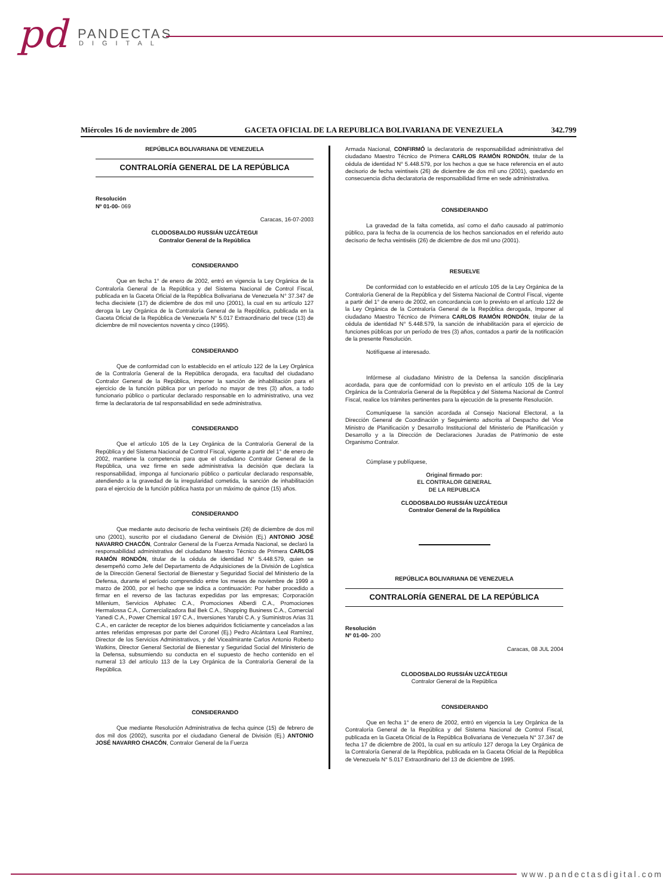pd PANDECTAS
DIGITAL
Miércoles 16 de noviembre de 2005 GACETA OFICIAL DE LA REPUBLICA BOLIVARIANA DE VENEZUELA 342.799
REPÚBLICA BOLIVARIANA DE VENEZUELA
CONTRALORÍA GENERAL DE LA REPÚBLICA
Resolución
Nº 01-00- 069
Caracas, 16-07-2003
CLODOSBALDO RUSSIÁN UZCÁTEGUI
Contralor General de la República
CONSIDERANDO
Que en fecha 1° de enero de 2002, entró en vigencia la Ley Orgánica de la Contraloría General de la República y del Sistema Nacional de Control Fiscal, publicada en la Gaceta Oficial de la República Bolivariana de Venezuela N° 37.347 de fecha diecisiete (17) de diciembre de dos mil uno (2001), la cual en su artículo 127 deroga la Ley Orgánica de la Contraloría General de la República, publicada en la Gaceta Oficial de la República de Venezuela N° 5.017 Extraordinario del trece (13) de diciembre de mil novecientos noventa y cinco (1995).
CONSIDERANDO
Que de conformidad con lo establecido en el artículo 122 de la Ley Orgánica de la Contraloría General de la República derogada, era facultad del ciudadano Contralor General de la República, imponer la sanción de inhabilitación para el ejercicio de la función pública por un período no mayor de tres (3) años, a todo funcionario público o particular declarado responsable en lo administrativo, una vez firme la declaratoria de tal responsabilidad en sede administrativa.
CONSIDERANDO
Que el artículo 105 de la Ley Orgánica de la Contraloría General de la República y del Sistema Nacional de Control Fiscal, vigente a partir del 1° de enero de 2002, mantiene la competencia para que el ciudadano Contralor General de la República, una vez firme en sede administrativa la decisión que declara la responsabilidad, imponga al funcionario público o particular declarado responsable, atendiendo a la gravedad de la irregularidad cometida, la sanción de inhabilitación para el ejercicio de la función pública hasta por un máximo de quince (15) años.
CONSIDERANDO
Que mediante auto decisorio de fecha veintiseis (26) de diciembre de dos mil uno (2001), suscrito por el ciudadano General de División (Ej.) ANTONIO JOSÉ NAVARRO CHACÓN, Contralor General de la Fuerza Armada Nacional, se declaró la responsabilidad administrativa del ciudadano Maestro Técnico de Primera CARLOS RAMÓN RONDÓN, titular de la cédula de identidad N° 5.448.579, quien se desempeñó como Jefe del Departamento de Adquisiciones de la División de Logística de la Dirección General Sectorial de Bienestar y Seguridad Social del Ministerio de la Defensa, durante el período comprendido entre los meses de noviembre de 1999 a marzo de 2000, por el hecho que se indica a continuación: Por haber procedido a firmar en el reverso de las facturas expedidas por las empresas; Corporación Milenium, Servicios Alphatec C.A., Promociones Alberdi C.A., Promociones Hermalossa C.A., Comercializadora Bal Bek C.A., Shopping Business C.A., Comercial Yanedi C.A., Power Chemical 197 C.A., Inversiones Yarubi C.A. y Suministros Arias 31 C.A., en carácter de receptor de los bienes adquiridos ficticiamente y cancelados a las antes referidas empresas por parte del Coronel (Ej.) Pedro Alcántara Leal Ramírez, Director de los Servicios Administrativos, y del Vicealmirante Carlos Antonio Roberto Watkins, Director General Sectorial de Bienestar y Seguridad Social del Ministerio de la Defensa, subsumiendo su conducta en el supuesto de hecho contenido en el numeral 13 del artículo 113 de la Ley Orgánica de la Contraloría General de la República.
CONSIDERANDO
Que mediante Resolución Administrativa de fecha quince (15) de febrero de dos mil dos (2002), suscrita por el ciudadano General de División (Ej.) ANTONIO JOSÉ NAVARRO CHACÓN, Contralor General de la Fuerza
Armada Nacional, CONFIRMÓ la declaratoria de responsabilidad administrativa del ciudadano Maestro Técnico de Primera CARLOS RAMÓN RONDÓN, titular de la cédula de identidad N° 5.448.579, por los hechos a que se hace referencia en el auto decisorio de fecha veintiseis (26) de diciembre de dos mil uno (2001), quedando en consecuencia dicha declaratoria de responsabilidad firme en sede administrativa.
CONSIDERANDO
La gravedad de la falta cometida, así como el daño causado al patrimonio público, para la fecha de la ocurrencia de los hechos sancionados en el referido auto decisorio de fecha veintiséis (26) de diciembre de dos mil uno (2001).
RESUELVE
De conformidad con lo establecido en el artículo 105 de la Ley Orgánica de la Contraloría General de la República y del Sistema Nacional de Control Fiscal, vigente a partir del 1° de enero de 2002, en concordancia con lo previsto en el artículo 122 de la Ley Orgánica de la Contraloría General de la República derogada, Imponer al ciudadano Maestro Técnico de Primera CARLOS RAMÓN RONDÓN, titular de la cédula de identidad N° 5.448.579, la sanción de inhabilitación para el ejercicio de funciones públicas por un período de tres (3) años, contados a partir de la notificación de la presente Resolución.
Notifíquese al interesado.
Infórmese al ciudadano Ministro de la Defensa la sanción disciplinaria acordada, para que de conformidad con lo previsto en el artículo 105 de la Ley Orgánica de la Contraloría General de la República y del Sistema Nacional de Control Fiscal, realice los trámites pertinentes para la ejecución de la presente Resolución.
Comuníquese la sanción acordada al Consejo Nacional Electoral, a la Dirección General de Coordinación y Seguimiento adscrita al Despacho del Vice Ministro de Planificación y Desarrollo Institucional del Ministerio de Planificación y Desarrollo y a la Dirección de Declaraciones Juradas de Patrimonio de este Organismo Contralor.
Cúmplase y publíquese,
Original firmado por:
EL CONTRALOR GENERAL
DE LA REPUBLICA
CLODOSBALDO RUSSIÁN UZCÁTEGUI
Contralor General de la República
REPÚBLICA BOLIVARIANA DE VENEZUELA
CONTRALORÍA GENERAL DE LA REPÚBLICA
Resolución
Nº 01-00- 200
Caracas, 08 JUL 2004
CLODOSBALDO RUSSIÁN UZCÁTEGUI
Contralor General de la República
CONSIDERANDO
Que en fecha 1° de enero de 2002, entró en vigencia la Ley Orgánica de la Contraloría General de la República y del Sistema Nacional de Control Fiscal, publicada en la Gaceta Oficial de la República Bolivariana de Venezuela N° 37.347 de fecha 17 de diciembre de 2001, la cual en su artículo 127 deroga la Ley Orgánica de la Contraloría General de la República, publicada en la Gaceta Oficial de la República de Venezuela N° 5.017 Extraordinario del 13 de diciembre de 1995.
www.pandectasdigital.com